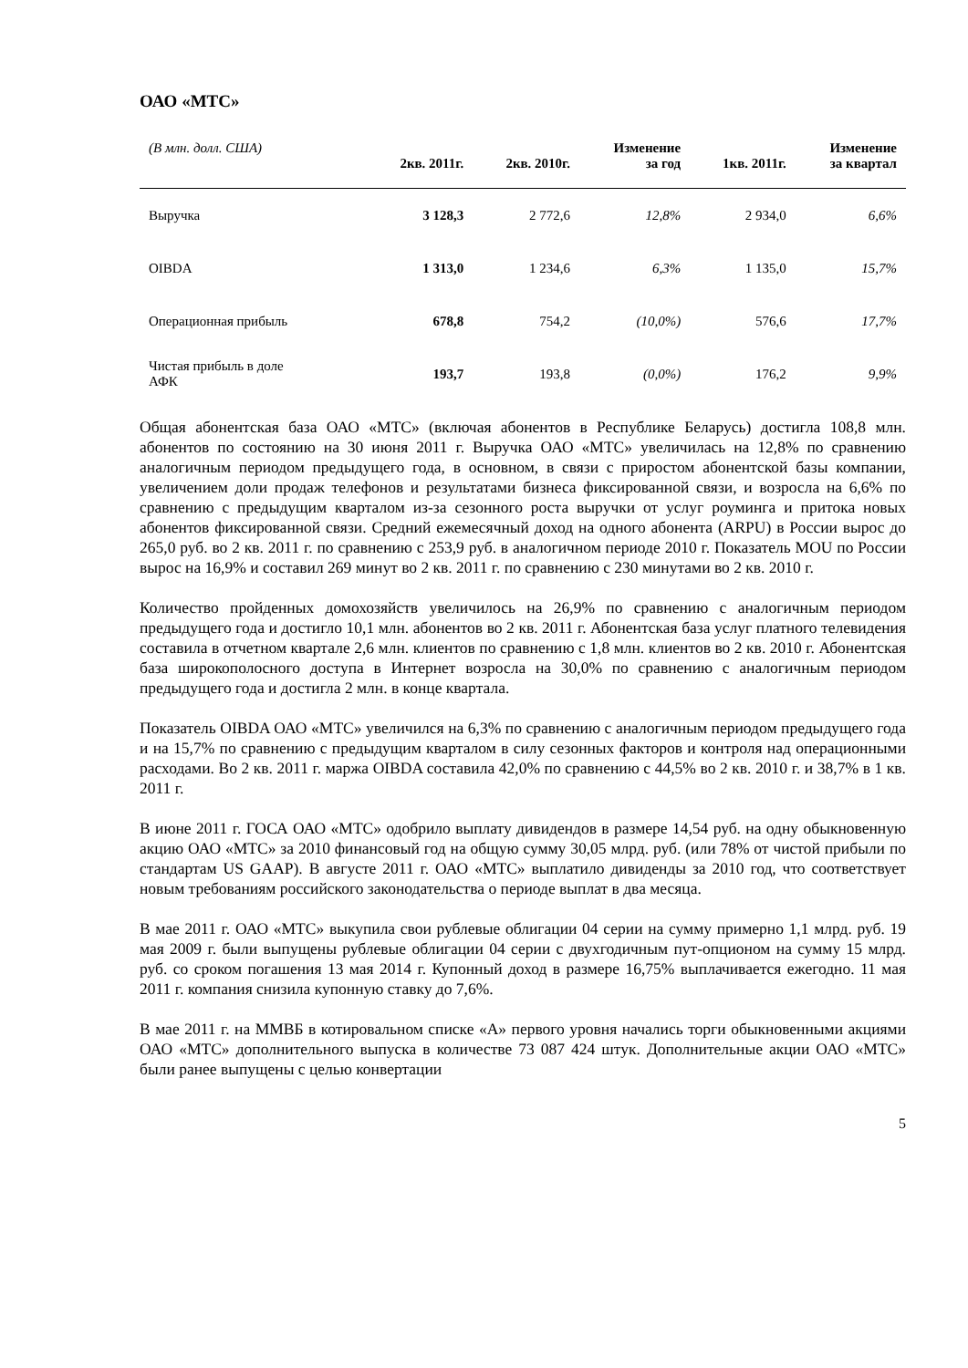ОАО «МТС»
| (В млн. долл. США) | 2кв. 2011г. | 2кв. 2010г. | Изменение за год | 1кв. 2011г. | Изменение за квартал |
| --- | --- | --- | --- | --- | --- |
| Выручка | 3 128,3 | 2 772,6 | 12,8% | 2 934,0 | 6,6% |
| OIBDA | 1 313,0 | 1 234,6 | 6,3% | 1 135,0 | 15,7% |
| Операционная прибыль | 678,8 | 754,2 | (10,0%) | 576,6 | 17,7% |
| Чистая прибыль в доле АФК | 193,7 | 193,8 | (0,0%) | 176,2 | 9,9% |
Общая абонентская база ОАО «МТС» (включая абонентов в Республике Беларусь) достигла 108,8 млн. абонентов по состоянию на 30 июня 2011 г. Выручка ОАО «МТС» увеличилась на 12,8% по сравнению аналогичным периодом предыдущего года, в основном, в связи с приростом абонентской базы компании, увеличением доли продаж телефонов и результатами бизнеса фиксированной связи, и возросла на 6,6% по сравнению с предыдущим кварталом из-за сезонного роста выручки от услуг роуминга и притока новых абонентов фиксированной связи. Средний ежемесячный доход на одного абонента (ARPU) в России вырос до 265,0 руб. во 2 кв. 2011 г. по сравнению с 253,9 руб. в аналогичном периоде 2010 г. Показатель MOU по России вырос на 16,9% и составил 269 минут во 2 кв. 2011 г. по сравнению с 230 минутами во 2 кв. 2010 г.
Количество пройденных домохозяйств увеличилось на 26,9% по сравнению с аналогичным периодом предыдущего года и достигло 10,1 млн. абонентов во 2 кв. 2011 г. Абонентская база услуг платного телевидения составила в отчетном квартале 2,6 млн. клиентов по сравнению с 1,8 млн. клиентов во 2 кв. 2010 г. Абонентская база широкополосного доступа в Интернет возросла на 30,0% по сравнению с аналогичным периодом предыдущего года и достигла 2 млн. в конце квартала.
Показатель OIBDA ОАО «МТС» увеличился на 6,3% по сравнению с аналогичным периодом предыдущего года и на 15,7% по сравнению с предыдущим кварталом в силу сезонных факторов и контроля над операционными расходами. Во 2 кв. 2011 г. маржа OIBDA составила 42,0% по сравнению с 44,5% во 2 кв. 2010 г. и 38,7% в 1 кв. 2011 г.
В июне 2011 г. ГОСА ОАО «МТС» одобрило выплату дивидендов в размере 14,54 руб. на одну обыкновенную акцию ОАО «МТС» за 2010 финансовый год на общую сумму 30,05 млрд. руб. (или 78% от чистой прибыли по стандартам US GAAP). В августе 2011 г. ОАО «МТС» выплатило дивиденды за 2010 год, что соответствует новым требованиям российского законодательства о периоде выплат в два месяца.
В мае 2011 г. ОАО «МТС» выкупила свои рублевые облигации 04 серии на сумму примерно 1,1 млрд. руб. 19 мая 2009 г. были выпущены рублевые облигации 04 серии с двухгодичным пут-опционом на сумму 15 млрд. руб. со сроком погашения 13 мая 2014 г. Купонный доход в размере 16,75% выплачивается ежегодно. 11 мая 2011 г. компания снизила купонную ставку до 7,6%.
В мае 2011 г. на ММВБ в котировальном списке «А» первого уровня начались торги обыкновенными акциями ОАО «МТС» дополнительного выпуска в количестве 73 087 424 штук. Дополнительные акции ОАО «МТС» были ранее выпущены с целью конвертации
5